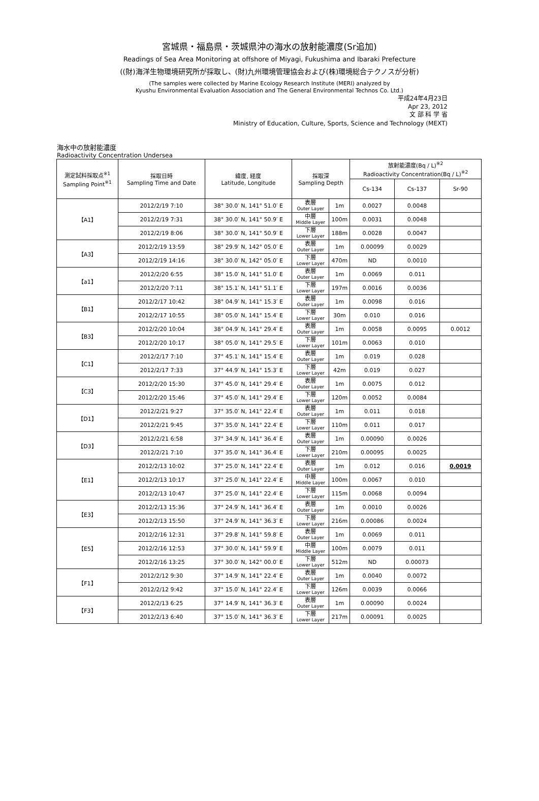宮城県・福島県・茨城県沖の海水の放射能濃度(Sr追加)
Readings of Sea Area Monitoring at offshore of Miyagi, Fukushima and Ibaraki Prefecture
((財)海洋生物環境研究所が採取し、(財)九州環境管理協会および(株)環境総合テクノスが分析)
(The samples were collected by Marine Ecology Research Institute (MERI) analyzed by
Kyushu Environmental Evaluation Association and The General Environmental Technos Co. Ltd.)
平成24年4月23日
Apr 23, 2012
文 部 科 学 省
Ministry of Education, Culture, Sports, Science and Technology (MEXT)
海水中の放射能濃度
Radioactivity Concentration Undersea
| 測定試料採取点<sup>※1</sup> Sampling Point<sup>※1</sup> | 採取日時 Sampling Time and Date | 緯度, 経度 Latitude, Longitude | 採取深 Sampling Depth | | 放射能濃度(Bq / L)<sup>※2</sup> Radioactivity Concentration(Bq / L)<sup>※2</sup> | | |
| --- | --- | --- | --- | --- | --- | --- | --- |
| | | | | | Cs-134 | Cs-137 | Sr-90 |
| 【A1】 | 2012/2/19 7:10 | 38° 30.0′ N, 141° 51.0′ E | 表層 Outer Layer | 1m | 0.0027 | 0.0048 | |
| | 2012/2/19 7:31 | 38° 30.0′ N, 141° 50.9′ E | 中層 Middle Layer | 100m | 0.0031 | 0.0048 | |
| | 2012/2/19 8:06 | 38° 30.0′ N, 141° 50.9′ E | 下層 Lower Layer | 188m | 0.0028 | 0.0047 | |
| 【A3】 | 2012/2/19 13:59 | 38° 29.9′ N, 142° 05.0′ E | 表層 Outer Layer | 1m | 0.00099 | 0.0029 | |
| | 2012/2/19 14:16 | 38° 30.0′ N, 142° 05.0′ E | 下層 Lower Layer | 470m | ND | 0.0010 | |
| 【a1】 | 2012/2/20 6:55 | 38° 15.0′ N, 141° 51.0′ E | 表層 Outer Layer | 1m | 0.0069 | 0.011 | |
| | 2012/2/20 7:11 | 38° 15.1′ N, 141° 51.1′ E | 下層 Lower Layer | 197m | 0.0016 | 0.0036 | |
| 【B1】 | 2012/2/17 10:42 | 38° 04.9′ N, 141° 15.3′ E | 表層 Outer Layer | 1m | 0.0098 | 0.016 | |
| | 2012/2/17 10:55 | 38° 05.0′ N, 141° 15.4′ E | 下層 Lower Layer | 30m | 0.010 | 0.016 | |
| 【B3】 | 2012/2/20 10:04 | 38° 04.9′ N, 141° 29.4′ E | 表層 Outer Layer | 1m | 0.0058 | 0.0095 | 0.0012 |
| | 2012/2/20 10:17 | 38° 05.0′ N, 141° 29.5′ E | 下層 Lower Layer | 101m | 0.0063 | 0.010 | |
| 【C1】 | 2012/2/17 7:10 | 37° 45.1′ N, 141° 15.4′ E | 表層 Outer Layer | 1m | 0.019 | 0.028 | |
| | 2012/2/17 7:33 | 37° 44.9′ N, 141° 15.3′ E | 下層 Lower Layer | 42m | 0.019 | 0.027 | |
| 【C3】 | 2012/2/20 15:30 | 37° 45.0′ N, 141° 29.4′ E | 表層 Outer Layer | 1m | 0.0075 | 0.012 | |
| | 2012/2/20 15:46 | 37° 45.0′ N, 141° 29.4′ E | 下層 Lower Layer | 120m | 0.0052 | 0.0084 | |
| 【D1】 | 2012/2/21 9:27 | 37° 35.0′ N, 141° 22.4′ E | 表層 Outer Layer | 1m | 0.011 | 0.018 | |
| | 2012/2/21 9:45 | 37° 35.0′ N, 141° 22.4′ E | 下層 Lower Layer | 110m | 0.011 | 0.017 | |
| 【D3】 | 2012/2/21 6:58 | 37° 34.9′ N, 141° 36.4′ E | 表層 Outer Layer | 1m | 0.00090 | 0.0026 | |
| | 2012/2/21 7:10 | 37° 35.0′ N, 141° 36.4′ E | 下層 Lower Layer | 210m | 0.00095 | 0.0025 | |
| 【E1】 | 2012/2/13 10:02 | 37° 25.0′ N, 141° 22.4′ E | 表層 Outer Layer | 1m | 0.012 | 0.016 | 0.0019 |
| | 2012/2/13 10:17 | 37° 25.0′ N, 141° 22.4′ E | 中層 Middle Layer | 100m | 0.0067 | 0.010 | |
| | 2012/2/13 10:47 | 37° 25.0′ N, 141° 22.4′ E | 下層 Lower Layer | 115m | 0.0068 | 0.0094 | |
| 【E3】 | 2012/2/13 15:36 | 37° 24.9′ N, 141° 36.4′ E | 表層 Outer Layer | 1m | 0.0010 | 0.0026 | |
| | 2012/2/13 15:50 | 37° 24.9′ N, 141° 36.3′ E | 下層 Lower Layer | 216m | 0.00086 | 0.0024 | |
| 【E5】 | 2012/2/16 12:31 | 37° 29.8′ N, 141° 59.8′ E | 表層 Outer Layer | 1m | 0.0069 | 0.011 | |
| | 2012/2/16 12:53 | 37° 30.0′ N, 141° 59.9′ E | 中層 Middle Layer | 100m | 0.0079 | 0.011 | |
| | 2012/2/16 13:25 | 37° 30.0′ N, 142° 00.0′ E | 下層 Lower Layer | 512m | ND | 0.00073 | |
| 【F1】 | 2012/2/12 9:30 | 37° 14.9′ N, 141° 22.4′ E | 表層 Outer Layer | 1m | 0.0040 | 0.0072 | |
| | 2012/2/12 9:42 | 37° 15.0′ N, 141° 22.4′ E | 下層 Lower Layer | 126m | 0.0039 | 0.0066 | |
| 【F3】 | 2012/2/13 6:25 | 37° 14.9′ N, 141° 36.3′ E | 表層 Outer Layer | 1m | 0.00090 | 0.0024 | |
| | 2012/2/13 6:40 | 37° 15.0′ N, 141° 36.3′ E | 下層 Lower Layer | 217m | 0.00091 | 0.0025 | |